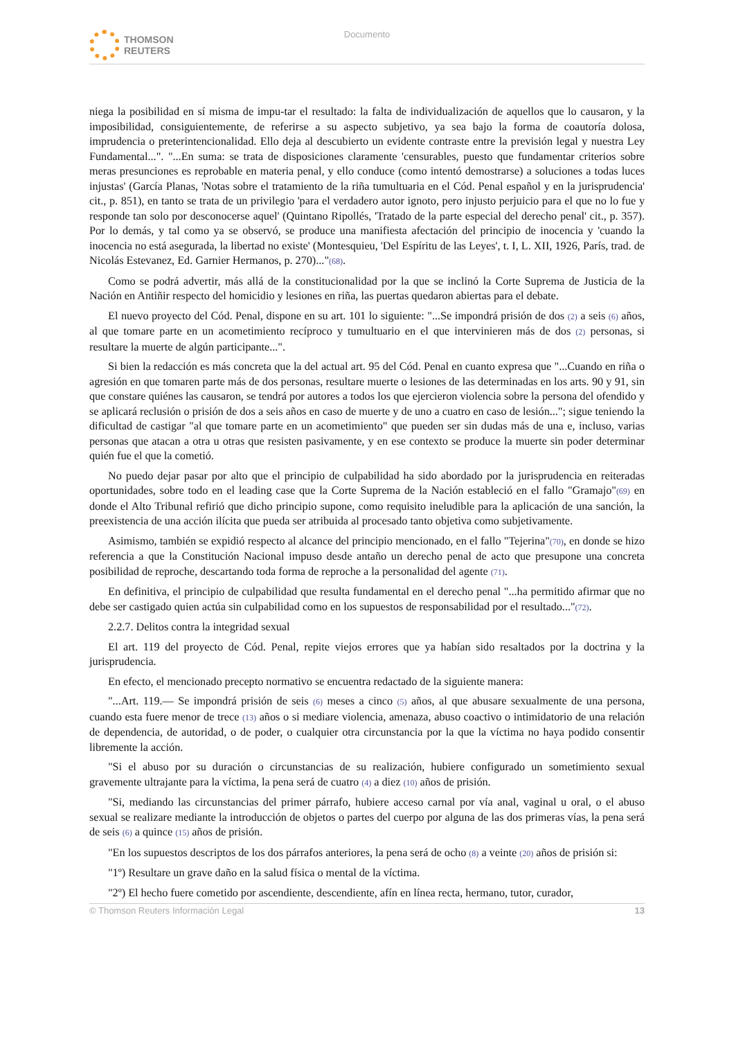THOMSON
REUTERS
Documento
niega la posibilidad en sí misma de impu-tar el resultado: la falta de individualización de aquellos que lo causaron, y la imposibilidad, consiguientemente, de referirse a su aspecto subjetivo, ya sea bajo la forma de coautoría dolosa, imprudencia o preterintencionalidad. Ello deja al descubierto un evidente contraste entre la previsión legal y nuestra Ley Fundamental...". "...En suma: se trata de disposiciones claramente 'censurables, puesto que fundamentar criterios sobre meras presunciones es reprobable en materia penal, y ello conduce (como intentó demostrarse) a soluciones a todas luces injustas' (García Planas, 'Notas sobre el tratamiento de la riña tumultuaria en el Cód. Penal español y en la jurisprudencia' cit., p. 851), en tanto se trata de un privilegio 'para el verdadero autor ignoto, pero injusto perjuicio para el que no lo fue y responde tan solo por desconocerse aquel' (Quintano Ripollés, 'Tratado de la parte especial del derecho penal' cit., p. 357). Por lo demás, y tal como ya se observó, se produce una manifiesta afectación del principio de inocencia y 'cuando la inocencia no está asegurada, la libertad no existe' (Montesquieu, 'Del Espíritu de las Leyes', t. I, L. XII, 1926, París, trad. de Nicolás Estevanez, Ed. Garnier Hermanos, p. 270)..."(68).
Como se podrá advertir, más allá de la constitucionalidad por la que se inclinó la Corte Suprema de Justicia de la Nación en Antiñir respecto del homicidio y lesiones en riña, las puertas quedaron abiertas para el debate.
El nuevo proyecto del Cód. Penal, dispone en su art. 101 lo siguiente: "...Se impondrá prisión de dos (2) a seis (6) años, al que tomare parte en un acometimiento recíproco y tumultuario en el que intervinieren más de dos (2) personas, si resultare la muerte de algún participante...".
Si bien la redacción es más concreta que la del actual art. 95 del Cód. Penal en cuanto expresa que "...Cuando en riña o agresión en que tomaren parte más de dos personas, resultare muerte o lesiones de las determinadas en los arts. 90 y 91, sin que constare quiénes las causaron, se tendrá por autores a todos los que ejercieron violencia sobre la persona del ofendido y se aplicará reclusión o prisión de dos a seis años en caso de muerte y de uno a cuatro en caso de lesión..."; sigue teniendo la dificultad de castigar "al que tomare parte en un acometimiento" que pueden ser sin dudas más de una e, incluso, varias personas que atacan a otra u otras que resisten pasivamente, y en ese contexto se produce la muerte sin poder determinar quién fue el que la cometió.
No puedo dejar pasar por alto que el principio de culpabilidad ha sido abordado por la jurisprudencia en reiteradas oportunidades, sobre todo en el leading case que la Corte Suprema de la Nación estableció en el fallo "Gramajo"(69) en donde el Alto Tribunal refirió que dicho principio supone, como requisito ineludible para la aplicación de una sanción, la preexistencia de una acción ilícita que pueda ser atribuida al procesado tanto objetiva como subjetivamente.
Asimismo, también se expidió respecto al alcance del principio mencionado, en el fallo "Tejerina"(70), en donde se hizo referencia a que la Constitución Nacional impuso desde antaño un derecho penal de acto que presupone una concreta posibilidad de reproche, descartando toda forma de reproche a la personalidad del agente (71).
En definitiva, el principio de culpabilidad que resulta fundamental en el derecho penal "...ha permitido afirmar que no debe ser castigado quien actúa sin culpabilidad como en los supuestos de responsabilidad por el resultado..."(72).
2.2.7. Delitos contra la integridad sexual
El art. 119 del proyecto de Cód. Penal, repite viejos errores que ya habían sido resaltados por la doctrina y la jurisprudencia.
En efecto, el mencionado precepto normativo se encuentra redactado de la siguiente manera:
"...Art. 119.— Se impondrá prisión de seis (6) meses a cinco (5) años, al que abusare sexualmente de una persona, cuando esta fuere menor de trece (13) años o si mediare violencia, amenaza, abuso coactivo o intimidatorio de una relación de dependencia, de autoridad, o de poder, o cualquier otra circunstancia por la que la víctima no haya podido consentir libremente la acción.
"Si el abuso por su duración o circunstancias de su realización, hubiere configurado un sometimiento sexual gravemente ultrajante para la víctima, la pena será de cuatro (4) a diez (10) años de prisión.
"Si, mediando las circunstancias del primer párrafo, hubiere acceso carnal por vía anal, vaginal u oral, o el abuso sexual se realizare mediante la introducción de objetos o partes del cuerpo por alguna de las dos primeras vías, la pena será de seis (6) a quince (15) años de prisión.
"En los supuestos descriptos de los dos párrafos anteriores, la pena será de ocho (8) a veinte (20) años de prisión si:
"1º) Resultare un grave daño en la salud física o mental de la víctima.
"2º) El hecho fuere cometido por ascendiente, descendiente, afín en línea recta, hermano, tutor, curador,
© Thomson Reuters Información Legal 13